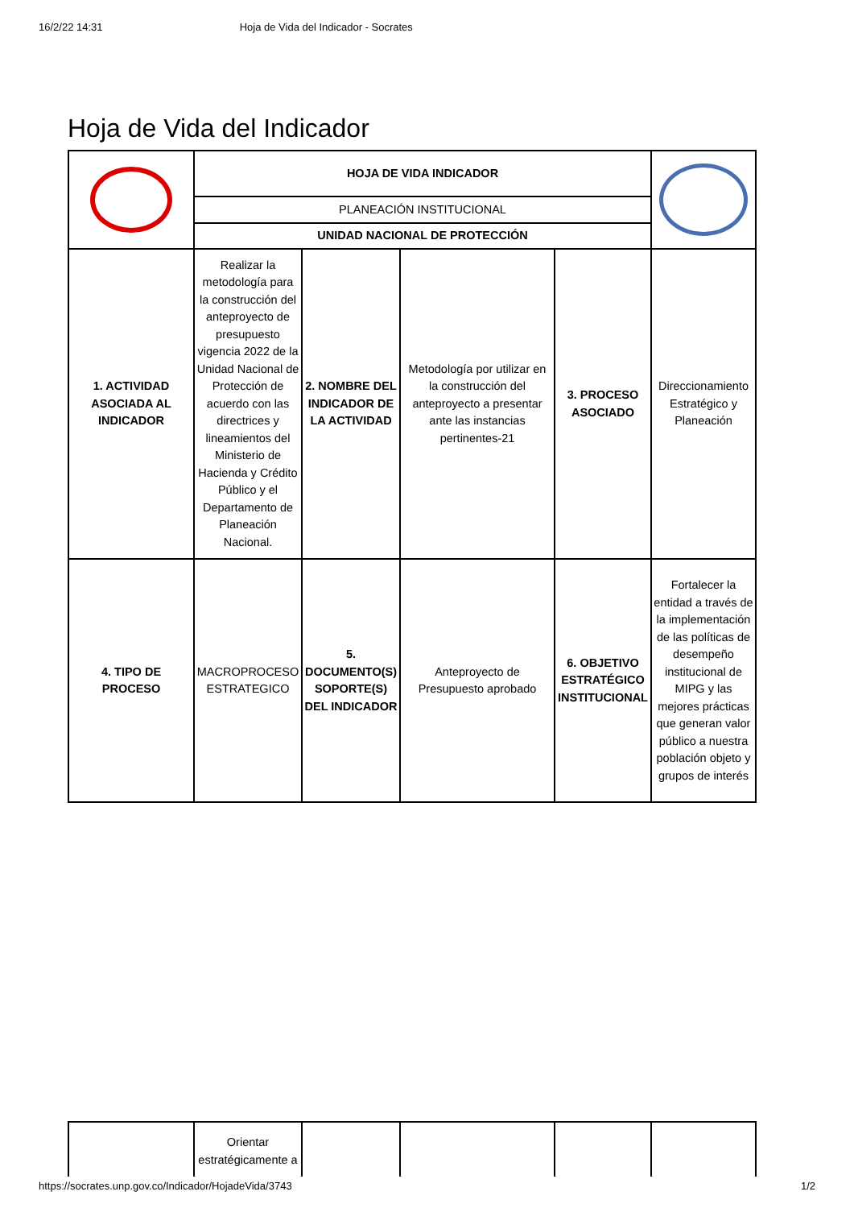16/2/22 14:31 Hoja de Vida del Indicador - Socrates
Hoja de Vida del Indicador
| | HOJA DE VIDA INDICADOR | | | | |
| | PLANEACIÓN INSTITUCIONAL | | | | |
| | UNIDAD NACIONAL DE PROTECCIÓN | | | | |
| 1. ACTIVIDAD ASOCIADA AL INDICADOR | Realizar la metodología para la construcción del anteproyecto de presupuesto vigencia 2022 de la Unidad Nacional de Protección de acuerdo con las directrices y lineamientos del Ministerio de Hacienda y Crédito Público y el Departamento de Planeación Nacional. | 2. NOMBRE DEL INDICADOR DE LA ACTIVIDAD | Metodología por utilizar en la construcción del anteproyecto a presentar ante las instancias pertinentes-21 | 3. PROCESO ASOCIADO | Direccionamiento Estratégico y Planeación |
| 4. TIPO DE PROCESO | MACROPROCESO ESTRATEGICO | 5. DOCUMENTO(S) SOPORTE(S) DEL INDICADOR | Anteproyecto de Presupuesto aprobado | 6. OBJETIVO ESTRATÉGICO INSTITUCIONAL | Fortalecer la entidad a través de la implementación de las políticas de desempeño institucional de MIPG y las mejores prácticas que generan valor público a nuestra población objeto y grupos de interés |
| | Orientar estratégicamente a | | | | |
https://socrates.unp.gov.co/Indicador/HojadeVida/3743 1/2